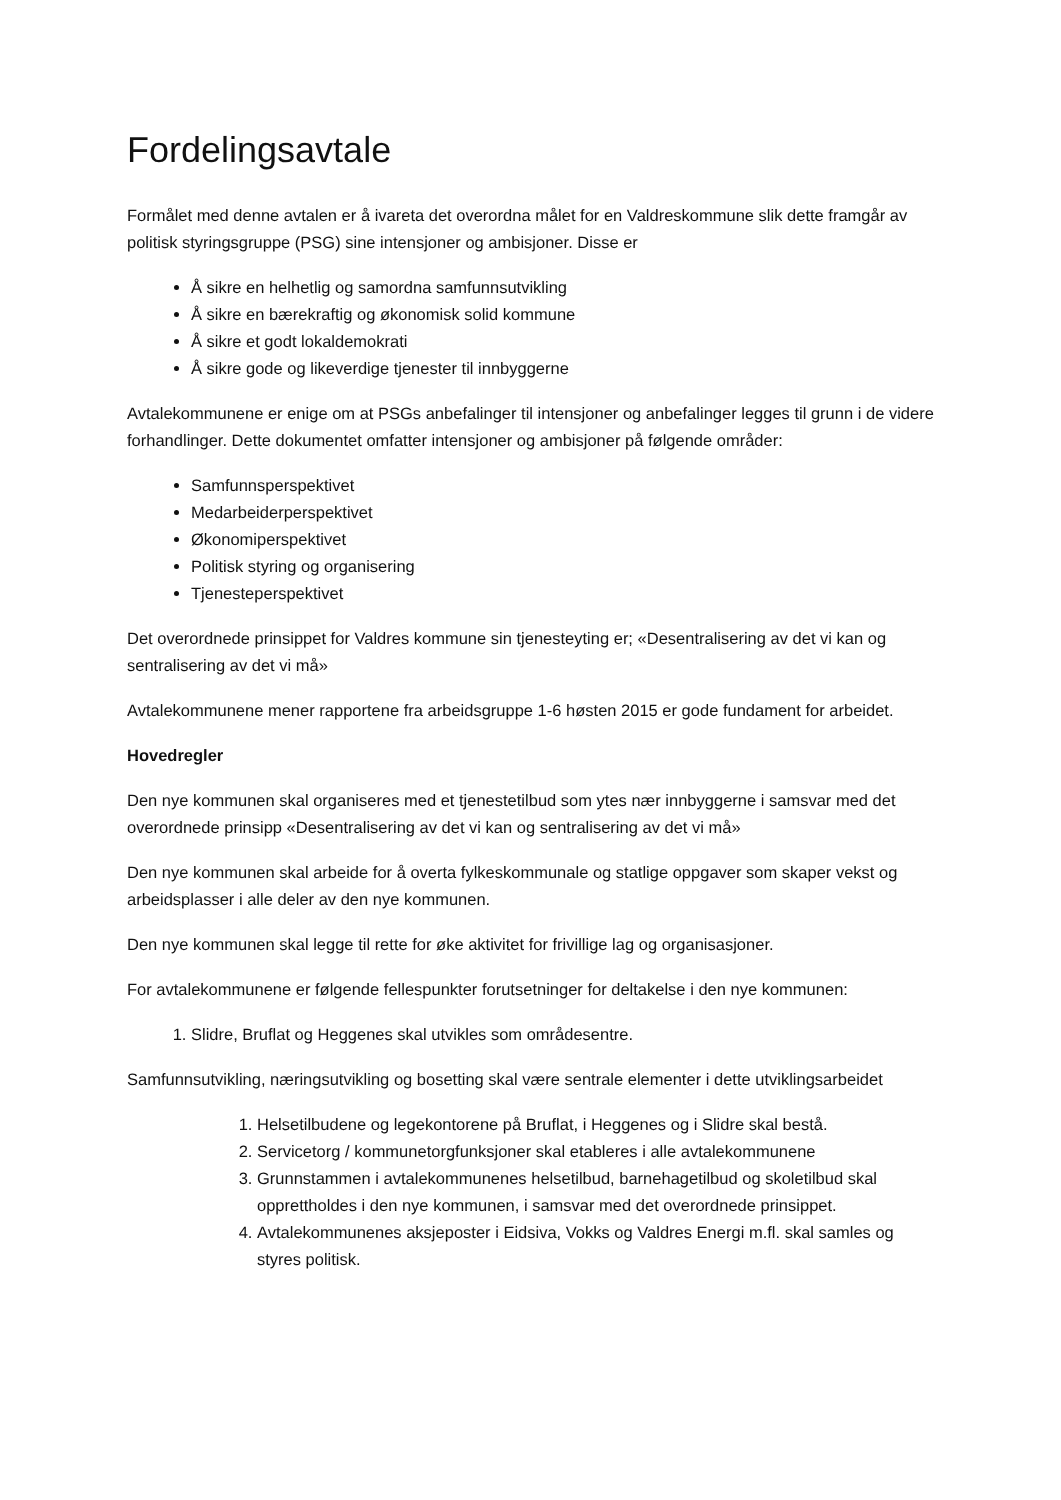Fordelingsavtale
Formålet med denne avtalen er å ivareta det overordna målet for en Valdreskommune slik dette framgår av politisk styringsgruppe (PSG) sine intensjoner og ambisjoner. Disse er
Å sikre en helhetlig og samordna samfunnsutvikling
Å sikre en bærekraftig og økonomisk solid kommune
Å sikre et godt lokaldemokrati
Å sikre gode og likeverdige tjenester til innbyggerne
Avtalekommunene er enige om at PSGs anbefalinger til intensjoner og anbefalinger legges til grunn i de videre forhandlinger. Dette dokumentet omfatter intensjoner og ambisjoner på følgende områder:
Samfunnsperspektivet
Medarbeiderperspektivet
Økonomiperspektivet
Politisk styring og organisering
Tjenesteperspektivet
Det overordnede prinsippet for Valdres kommune sin tjenesteyting er; «Desentralisering av det vi kan og sentralisering av det vi må»
Avtalekommunene mener rapportene fra arbeidsgruppe 1-6 høsten 2015 er gode fundament for arbeidet.
Hovedregler
Den nye kommunen skal organiseres med et tjenestetilbud som ytes nær innbyggerne i samsvar med det overordnede prinsipp «Desentralisering av det vi kan og sentralisering av det vi må»
Den nye kommunen skal arbeide for å overta fylkeskommunale og statlige oppgaver som skaper vekst og arbeidsplasser i alle deler av den nye kommunen.
Den nye kommunen skal legge til rette for øke aktivitet for frivillige lag og organisasjoner.
For avtalekommunene er følgende fellespunkter forutsetninger for deltakelse i den nye kommunen:
1. Slidre, Bruflat og Heggenes skal utvikles som områdesentre.
Samfunnsutvikling, næringsutvikling og bosetting skal være sentrale elementer i dette utviklingsarbeidet
1. Helsetilbudene og legekontorene på Bruflat, i Heggenes og i Slidre skal bestå.
2. Servicetorg / kommunetorgfunksjoner skal etableres i alle avtalekommunene
3. Grunnstammen i avtalekommunenes helsetilbud, barnehagetilbud og skoletilbud skal opprettholdes i den nye kommunen, i samsvar med det overordnede prinsippet.
4. Avtalekommunenes aksjeposter i Eidsiva, Vokks og Valdres Energi m.fl. skal samles og styres politisk.